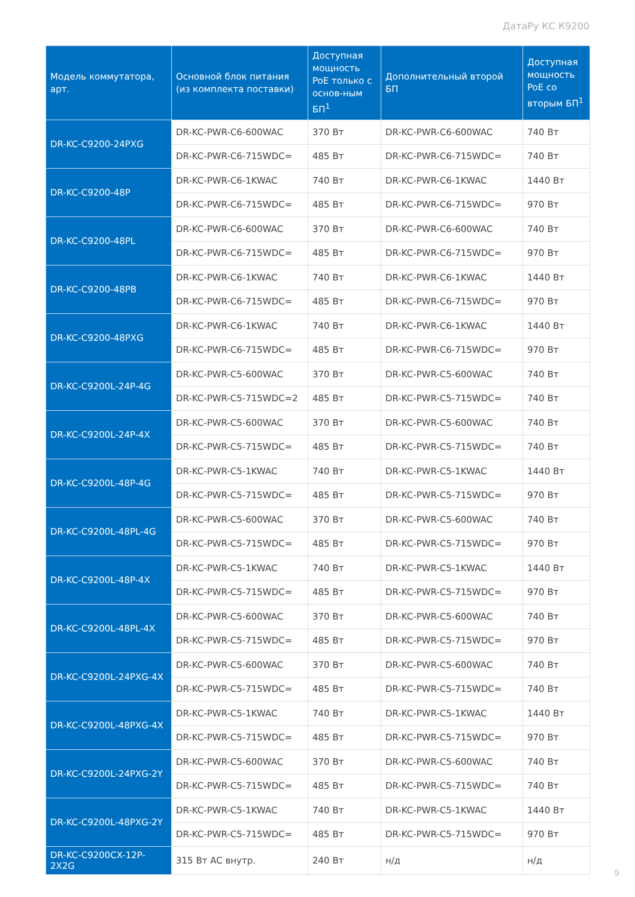ДатаРу КС К9200
| Модель коммутатора, арт. | Основной блок питания (из комплекта поставки) | Доступная мощность PoE только с основ-ным БП<sup>1</sup> | Дополнительный второй БП | Доступная мощность PoE со вторым БП<sup>1</sup> |
| --- | --- | --- | --- | --- |
| DR-KC-C9200-24PXG | DR-KC-PWR-C6-600WAC | 370 Вт | DR-KC-PWR-C6-600WAC | 740 Вт |
| | DR-KC-PWR-C6-715WDC= | 485 Вт | DR-KC-PWR-C6-715WDC= | 740 Вт |
| DR-KC-C9200-48P | DR-KC-PWR-C6-1KWAC | 740 Вт | DR-KC-PWR-C6-1KWAC | 1440 Вт |
| | DR-KC-PWR-C6-715WDC= | 485 Вт | DR-KC-PWR-C6-715WDC= | 970 Вт |
| DR-KC-C9200-48PL | DR-KC-PWR-C6-600WAC | 370 Вт | DR-KC-PWR-C6-600WAC | 740 Вт |
| | DR-KC-PWR-C6-715WDC= | 485 Вт | DR-KC-PWR-C6-715WDC= | 970 Вт |
| DR-KC-C9200-48PB | DR-KC-PWR-C6-1KWAC | 740 Вт | DR-KC-PWR-C6-1KWAC | 1440 Вт |
| | DR-KC-PWR-C6-715WDC= | 485 Вт | DR-KC-PWR-C6-715WDC= | 970 Вт |
| DR-KC-C9200-48PXG | DR-KC-PWR-C6-1KWAC | 740 Вт | DR-KC-PWR-C6-1KWAC | 1440 Вт |
| | DR-KC-PWR-C6-715WDC= | 485 Вт | DR-KC-PWR-C6-715WDC= | 970 Вт |
| DR-KC-C9200L-24P-4G | DR-KC-PWR-C5-600WAC | 370 Вт | DR-KC-PWR-C5-600WAC | 740 Вт |
| | DR-KC-PWR-C5-715WDC=2 | 485 Вт | DR-KC-PWR-C5-715WDC= | 740 Вт |
| DR-KC-C9200L-24P-4X | DR-KC-PWR-C5-600WAC | 370 Вт | DR-KC-PWR-C5-600WAC | 740 Вт |
| | DR-KC-PWR-C5-715WDC= | 485 Вт | DR-KC-PWR-C5-715WDC= | 740 Вт |
| DR-KC-C9200L-48P-4G | DR-KC-PWR-C5-1KWAC | 740 Вт | DR-KC-PWR-C5-1KWAC | 1440 Вт |
| | DR-KC-PWR-C5-715WDC= | 485 Вт | DR-KC-PWR-C5-715WDC= | 970 Вт |
| DR-KC-C9200L-48PL-4G | DR-KC-PWR-C5-600WAC | 370 Вт | DR-KC-PWR-C5-600WAC | 740 Вт |
| | DR-KC-PWR-C5-715WDC= | 485 Вт | DR-KC-PWR-C5-715WDC= | 970 Вт |
| DR-KC-C9200L-48P-4X | DR-KC-PWR-C5-1KWAC | 740 Вт | DR-KC-PWR-C5-1KWAC | 1440 Вт |
| | DR-KC-PWR-C5-715WDC= | 485 Вт | DR-KC-PWR-C5-715WDC= | 970 Вт |
| DR-KC-C9200L-48PL-4X | DR-KC-PWR-C5-600WAC | 370 Вт | DR-KC-PWR-C5-600WAC | 740 Вт |
| | DR-KC-PWR-C5-715WDC= | 485 Вт | DR-KC-PWR-C5-715WDC= | 970 Вт |
| DR-KC-C9200L-24PXG-4X | DR-KC-PWR-C5-600WAC | 370 Вт | DR-KC-PWR-C5-600WAC | 740 Вт |
| | DR-KC-PWR-C5-715WDC= | 485 Вт | DR-KC-PWR-C5-715WDC= | 740 Вт |
| DR-KC-C9200L-48PXG-4X | DR-KC-PWR-C5-1KWAC | 740 Вт | DR-KC-PWR-C5-1KWAC | 1440 Вт |
| | DR-KC-PWR-C5-715WDC= | 485 Вт | DR-KC-PWR-C5-715WDC= | 970 Вт |
| DR-KC-C9200L-24PXG-2Y | DR-KC-PWR-C5-600WAC | 370 Вт | DR-KC-PWR-C5-600WAC | 740 Вт |
| | DR-KC-PWR-C5-715WDC= | 485 Вт | DR-KC-PWR-C5-715WDC= | 740 Вт |
| DR-KC-C9200L-48PXG-2Y | DR-KC-PWR-C5-1KWAC | 740 Вт | DR-KC-PWR-C5-1KWAC | 1440 Вт |
| | DR-KC-PWR-C5-715WDC= | 485 Вт | DR-KC-PWR-C5-715WDC= | 970 Вт |
| DR-KC-C9200CX-12P-2X2G | 315 Вт AC внутр. | 240 Вт | н/д | н/д |
9